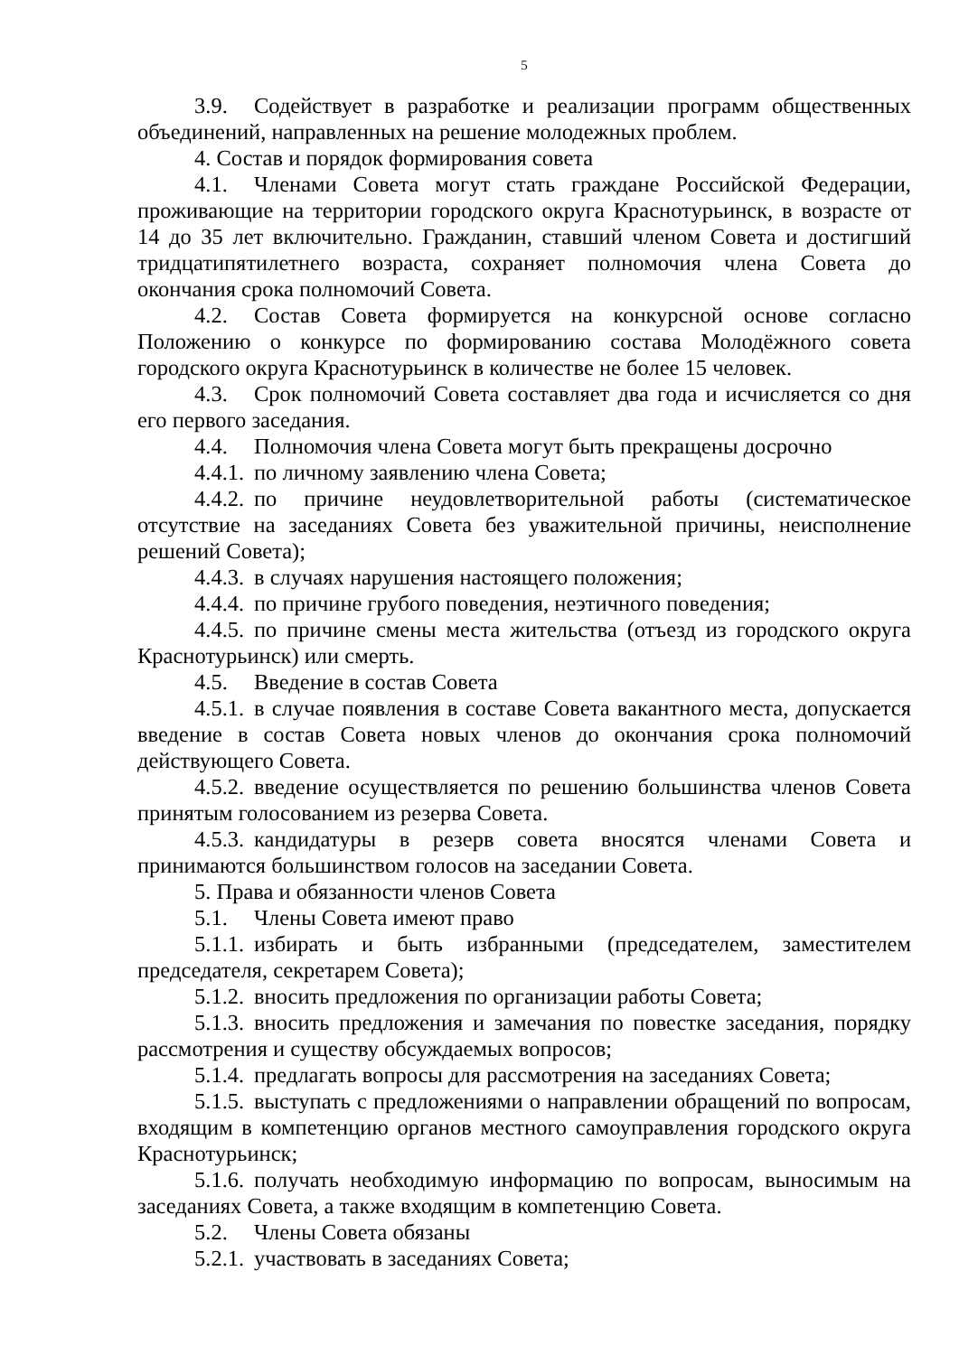5
3.9. Содействует в разработке и реализации программ общественных объединений, направленных на решение молодежных проблем.
4. Состав и порядок формирования совета
4.1. Членами Совета могут стать граждане Российской Федерации, проживающие на территории городского округа Краснотурьинск, в возрасте от 14 до 35 лет включительно. Гражданин, ставший членом Совета и достигший тридцатипятилетнего возраста, сохраняет полномочия члена Совета до окончания срока полномочий Совета.
4.2. Состав Совета формируется на конкурсной основе согласно Положению о конкурсе по формированию состава Молодёжного совета городского округа Краснотурьинск в количестве не более 15 человек.
4.3. Срок полномочий Совета составляет два года и исчисляется со дня его первого заседания.
4.4. Полномочия члена Совета могут быть прекращены досрочно
4.4.1. по личному заявлению члена Совета;
4.4.2. по причине неудовлетворительной работы (систематическое отсутствие на заседаниях Совета без уважительной причины, неисполнение решений Совета);
4.4.3. в случаях нарушения настоящего положения;
4.4.4. по причине грубого поведения, неэтичного поведения;
4.4.5. по причине смены места жительства (отъезд из городского округа Краснотурьинск) или смерть.
4.5. Введение в состав Совета
4.5.1. в случае появления в составе Совета вакантного места, допускается введение в состав Совета новых членов до окончания срока полномочий действующего Совета.
4.5.2. введение осуществляется по решению большинства членов Совета принятым голосованием из резерва Совета.
4.5.3. кандидатуры в резерв совета вносятся членами Совета и принимаются большинством голосов на заседании Совета.
5. Права и обязанности членов Совета
5.1. Члены Совета имеют право
5.1.1. избирать и быть избранными (председателем, заместителем председателя, секретарем Совета);
5.1.2. вносить предложения по организации работы Совета;
5.1.3. вносить предложения и замечания по повестке заседания, порядку рассмотрения и существу обсуждаемых вопросов;
5.1.4. предлагать вопросы для рассмотрения на заседаниях Совета;
5.1.5. выступать с предложениями о направлении обращений по вопросам, входящим в компетенцию органов местного самоуправления городского округа Краснотурьинск;
5.1.6. получать необходимую информацию по вопросам, выносимым на заседаниях Совета, а также входящим в компетенцию Совета.
5.2. Члены Совета обязаны
5.2.1. участвовать в заседаниях Совета;